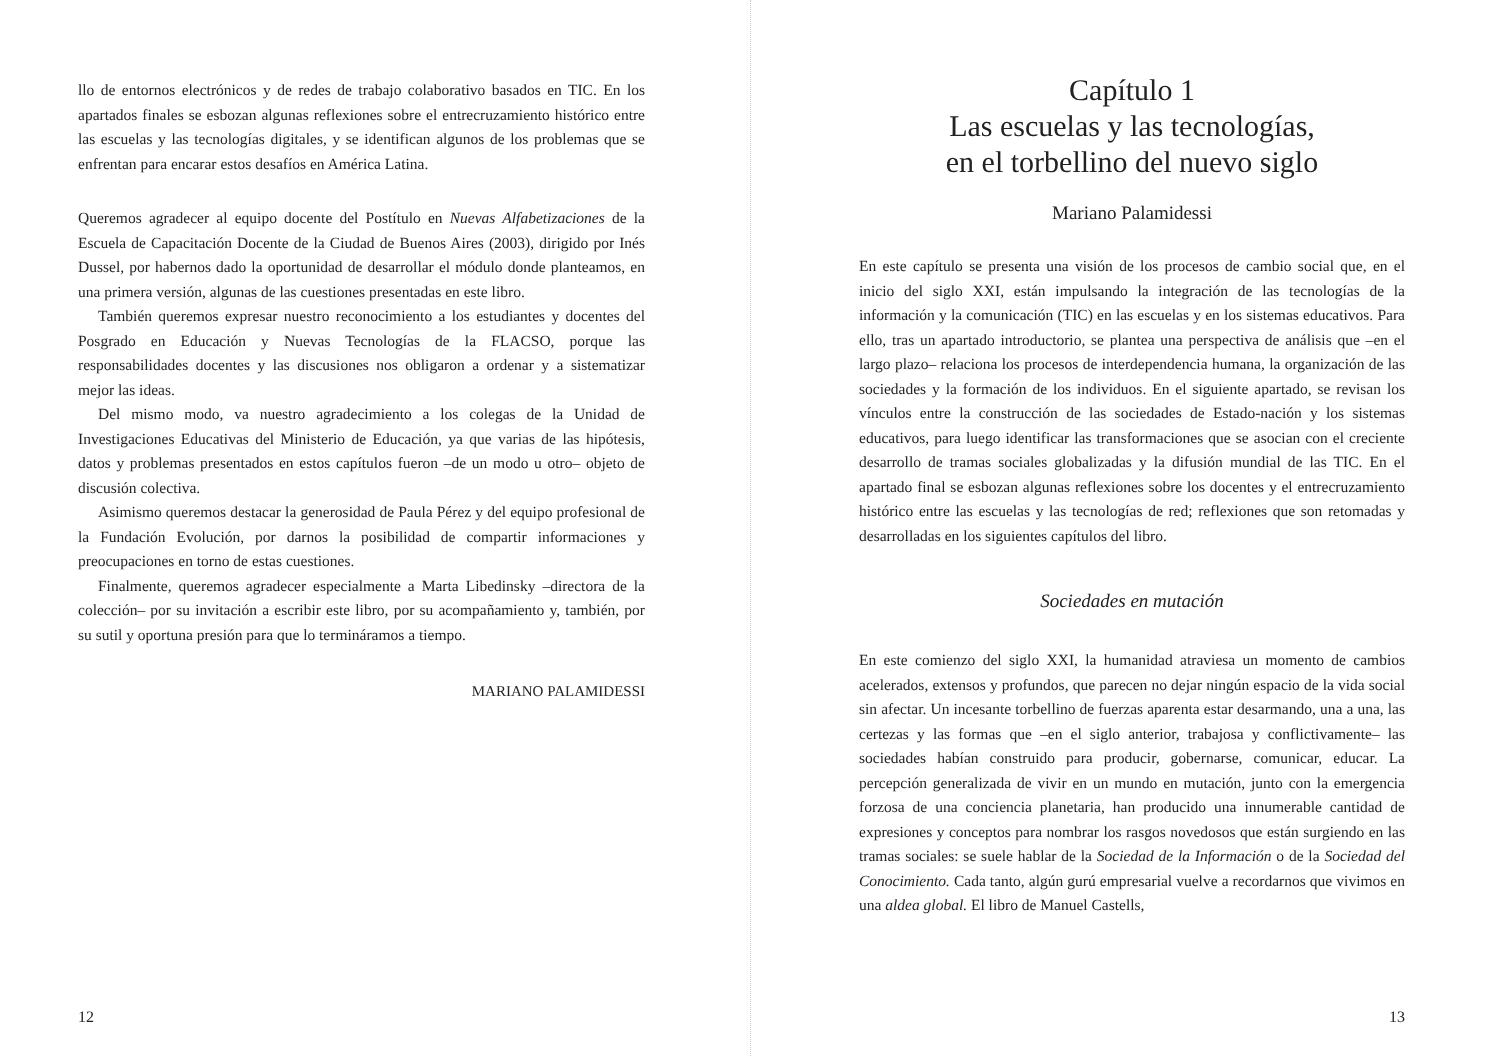llo de entornos electrónicos y de redes de trabajo colaborativo basados en TIC. En los apartados finales se esbozan algunas reflexiones sobre el entrecruzamiento histórico entre las escuelas y las tecnologías digitales, y se identifican algunos de los problemas que se enfrentan para encarar estos desafíos en América Latina.
Queremos agradecer al equipo docente del Postítulo en Nuevas Alfabetizaciones de la Escuela de Capacitación Docente de la Ciudad de Buenos Aires (2003), dirigido por Inés Dussel, por habernos dado la oportunidad de desarrollar el módulo donde planteamos, en una primera versión, algunas de las cuestiones presentadas en este libro.
También queremos expresar nuestro reconocimiento a los estudiantes y docentes del Posgrado en Educación y Nuevas Tecnologías de la FLACSO, porque las responsabilidades docentes y las discusiones nos obligaron a ordenar y a sistematizar mejor las ideas.
Del mismo modo, va nuestro agradecimiento a los colegas de la Unidad de Investigaciones Educativas del Ministerio de Educación, ya que varias de las hipótesis, datos y problemas presentados en estos capítulos fueron –de un modo u otro– objeto de discusión colectiva.
Asimismo queremos destacar la generosidad de Paula Pérez y del equipo profesional de la Fundación Evolución, por darnos la posibilidad de compartir informaciones y preocupaciones en torno de estas cuestiones.
Finalmente, queremos agradecer especialmente a Marta Libedinsky –directora de la colección– por su invitación a escribir este libro, por su acompañamiento y, también, por su sutil y oportuna presión para que lo termináramos a tiempo.
MARIANO PALAMIDESSI
12
Capítulo 1
Las escuelas y las tecnologías,
en el torbellino del nuevo siglo
Mariano Palamidessi
En este capítulo se presenta una visión de los procesos de cambio social que, en el inicio del siglo XXI, están impulsando la integración de las tecnologías de la información y la comunicación (TIC) en las escuelas y en los sistemas educativos. Para ello, tras un apartado introductorio, se plantea una perspectiva de análisis que –en el largo plazo– relaciona los procesos de interdependencia humana, la organización de las sociedades y la formación de los individuos. En el siguiente apartado, se revisan los vínculos entre la construcción de las sociedades de Estado-nación y los sistemas educativos, para luego identificar las transformaciones que se asocian con el creciente desarrollo de tramas sociales globalizadas y la difusión mundial de las TIC. En el apartado final se esbozan algunas reflexiones sobre los docentes y el entrecruzamiento histórico entre las escuelas y las tecnologías de red; reflexiones que son retomadas y desarrolladas en los siguientes capítulos del libro.
Sociedades en mutación
En este comienzo del siglo XXI, la humanidad atraviesa un momento de cambios acelerados, extensos y profundos, que parecen no dejar ningún espacio de la vida social sin afectar. Un incesante torbellino de fuerzas aparenta estar desarmando, una a una, las certezas y las formas que –en el siglo anterior, trabajosa y conflictivamente– las sociedades habían construido para producir, gobernarse, comunicar, educar. La percepción generalizada de vivir en un mundo en mutación, junto con la emergencia forzosa de una conciencia planetaria, han producido una innumerable cantidad de expresiones y conceptos para nombrar los rasgos novedosos que están surgiendo en las tramas sociales: se suele hablar de la Sociedad de la Información o de la Sociedad del Conocimiento. Cada tanto, algún gurú empresarial vuelve a recordarnos que vivimos en una aldea global. El libro de Manuel Castells,
13